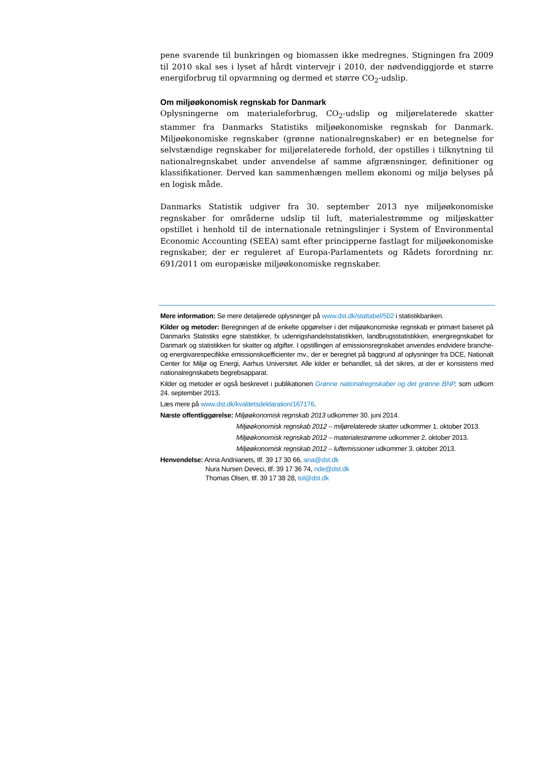pene svarende til bunkringen og biomassen ikke medregnes. Stigningen fra 2009 til 2010 skal ses i lyset af hårdt vintervejr i 2010, der nødvendiggjorde et større energiforbrug til opvarmning og dermed et større CO<sub>2</sub>-udslip.
Om miljøøkonomisk regnskab for Danmark
Oplysningerne om materialeforbrug, CO<sub>2</sub>-udslip og miljørelaterede skatter stammer fra Danmarks Statistiks miljøøkonomiske regnskab for Danmark. Miljøøkonomiske regnskaber (grønne nationalregnskaber) er en betegnelse for selvstændige regnskaber for miljørelaterede forhold, der opstilles i tilknytning til nationalregnskabet under anvendelse af samme afgrænsninger, definitioner og klassifikationer. Derved kan sammenhængen mellem økonomi og miljø belyses på en logisk måde.
Danmarks Statistik udgiver fra 30. september 2013 nye miljøøkonomiske regnskaber for områderne udslip til luft, materialestrømme og miljøskatter opstillet i henhold til de internationale retningslinjer i System of Environmental Economic Accounting (SEEA) samt efter principperne fastlagt for miljøøkonomiske regnskaber, der er reguleret af Europa-Parlamentets og Rådets forordning nr. 691/2011 om europæiske miljøøkonomiske regnskaber.
Mere information: Se mere detaljerede oplysninger på www.dst.dk/stattabel/502 i statistikbanken.
Kilder og metoder: Beregningen af de enkelte opgørelser i det miljøøkonomiske regnskab er primært baseret på Danmarks Statistiks egne statistikker, fx udenrigshandelsstatistikken, landbrugsstatistikken, energiregnskabet for Danmark og statistikken for skatter og afgifter. I opstillingen af emissionsregnskabet anvendes endvidere branche- og energivarespecifikke emissionskoefficienter mv., der er beregnet på baggrund af oplysninger fra DCE, Nationalt Center for Miljø og Energi, Aarhus Universitet. Alle kilder er behandlet, så det sikres, at der er konsistens med nationalregnskabets begrebsapparat.
Kilder og metoder er også beskrevet i publikationen Grønne nationalregnskaber og det grønne BNP, som udkom 24. september 2013.
Læs mere på www.dst.dk/kvalitetsdeklaration/167176.
Næste offentliggørelse: Miljøøkonomisk regnskab 2013 udkommer 30. juni 2014.
Miljøøkonomisk regnskab 2012 – miljørelaterede skatter udkommer 1. oktober 2013.
Miljøøkonomisk regnskab 2012 – materialestrømme udkommer 2. oktober 2013.
Miljøøkonomisk regnskab 2012 – luftemissioner udkommer 3. oktober 2013.
Henvendelse: Anna Andriianets, tlf. 39 17 30 66, ana@dst.dk
Nura Nursen Deveci, tlf. 39 17 36 74, nde@dst.dk
Thomas Olsen, tlf. 39 17 38 28, tol@dst.dk